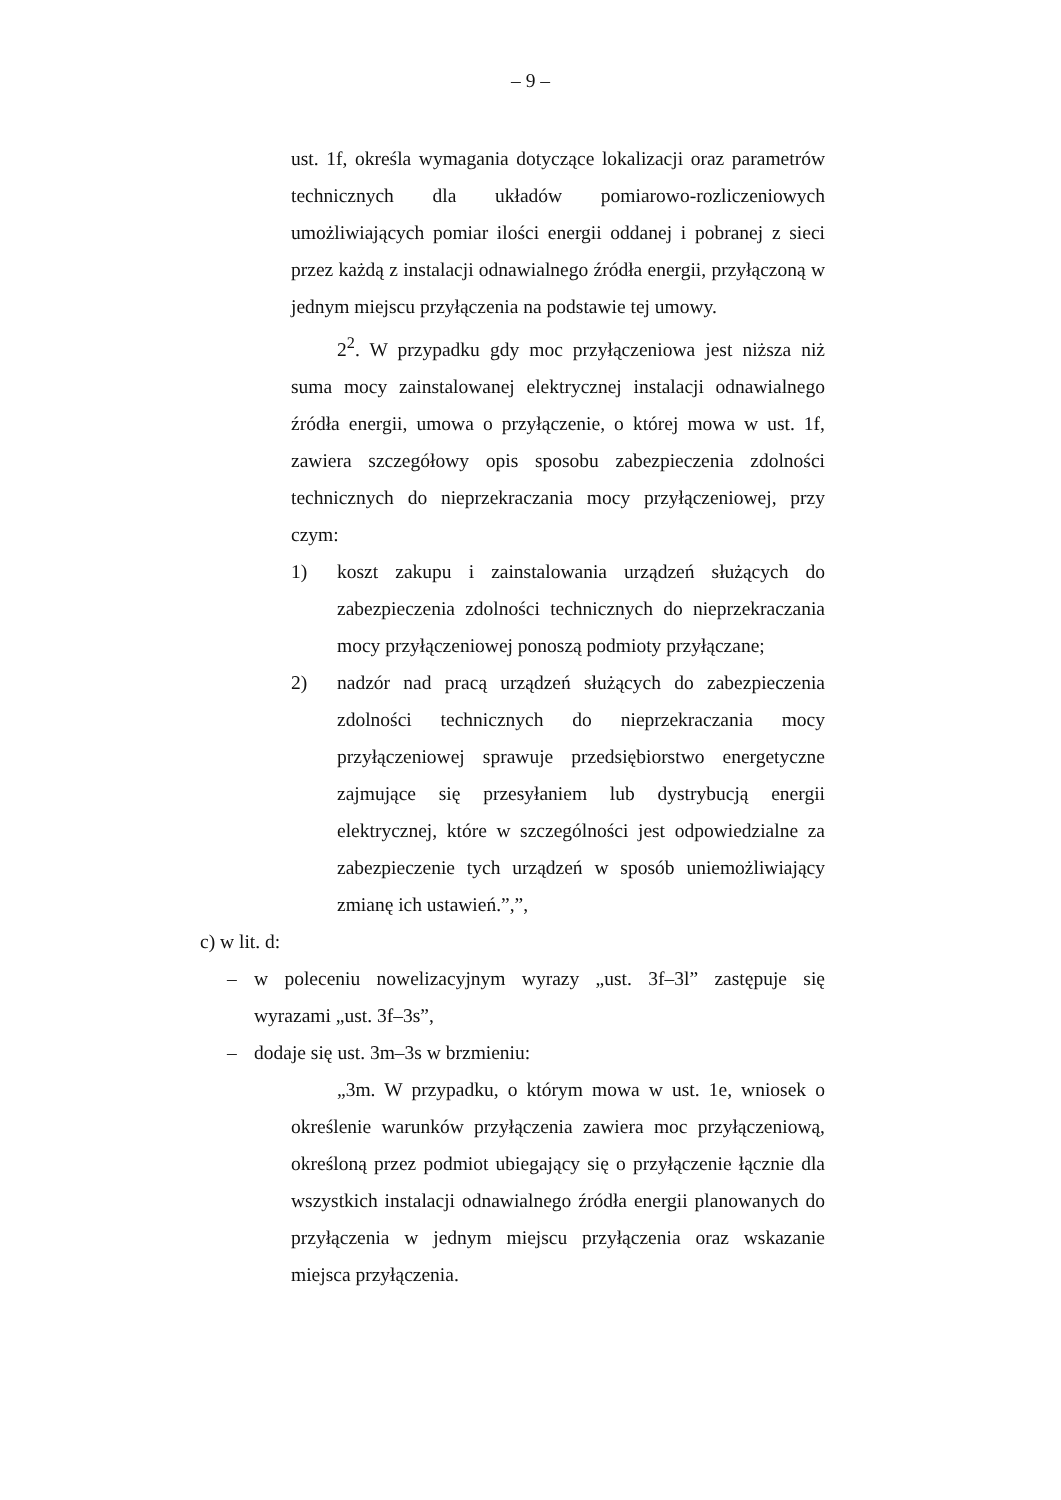– 9 –
ust. 1f, określa wymagania dotyczące lokalizacji oraz parametrów technicznych dla układów pomiarowo-rozliczeniowych umożliwiających pomiar ilości energii oddanej i pobranej z sieci przez każdą z instalacji odnawialnego źródła energii, przyłączoną w jednym miejscu przyłączenia na podstawie tej umowy.
2<sup>2</sup>. W przypadku gdy moc przyłączeniowa jest niższa niż suma mocy zainstalowanej elektrycznej instalacji odnawialnego źródła energii, umowa o przyłączenie, o której mowa w ust. 1f, zawiera szczegółowy opis sposobu zabezpieczenia zdolności technicznych do nieprzekraczania mocy przyłączeniowej, przy czym:
1) koszt zakupu i zainstalowania urządzeń służących do zabezpieczenia zdolności technicznych do nieprzekraczania mocy przyłączeniowej ponoszą podmioty przyłączane;
2) nadzór nad pracą urządzeń służących do zabezpieczenia zdolności technicznych do nieprzekraczania mocy przyłączeniowej sprawuje przedsiębiorstwo energetyczne zajmujące się przesyłaniem lub dystrybucją energii elektrycznej, które w szczególności jest odpowiedzialne za zabezpieczenie tych urządzeń w sposób uniemożliwiający zmianę ich ustawień.”,”,
c) w lit. d:
– w poleceniu nowelizacyjnym wyrazy „ust. 3f–3l” zastępuje się wyrazami „ust. 3f–3s”,
– dodaje się ust. 3m–3s w brzmieniu:
„3m. W przypadku, o którym mowa w ust. 1e, wniosek o określenie warunków przyłączenia zawiera moc przyłączeniową, określoną przez podmiot ubiegający się o przyłączenie łącznie dla wszystkich instalacji odnawialnego źródła energii planowanych do przyłączenia w jednym miejscu przyłączenia oraz wskazanie miejsca przyłączenia.